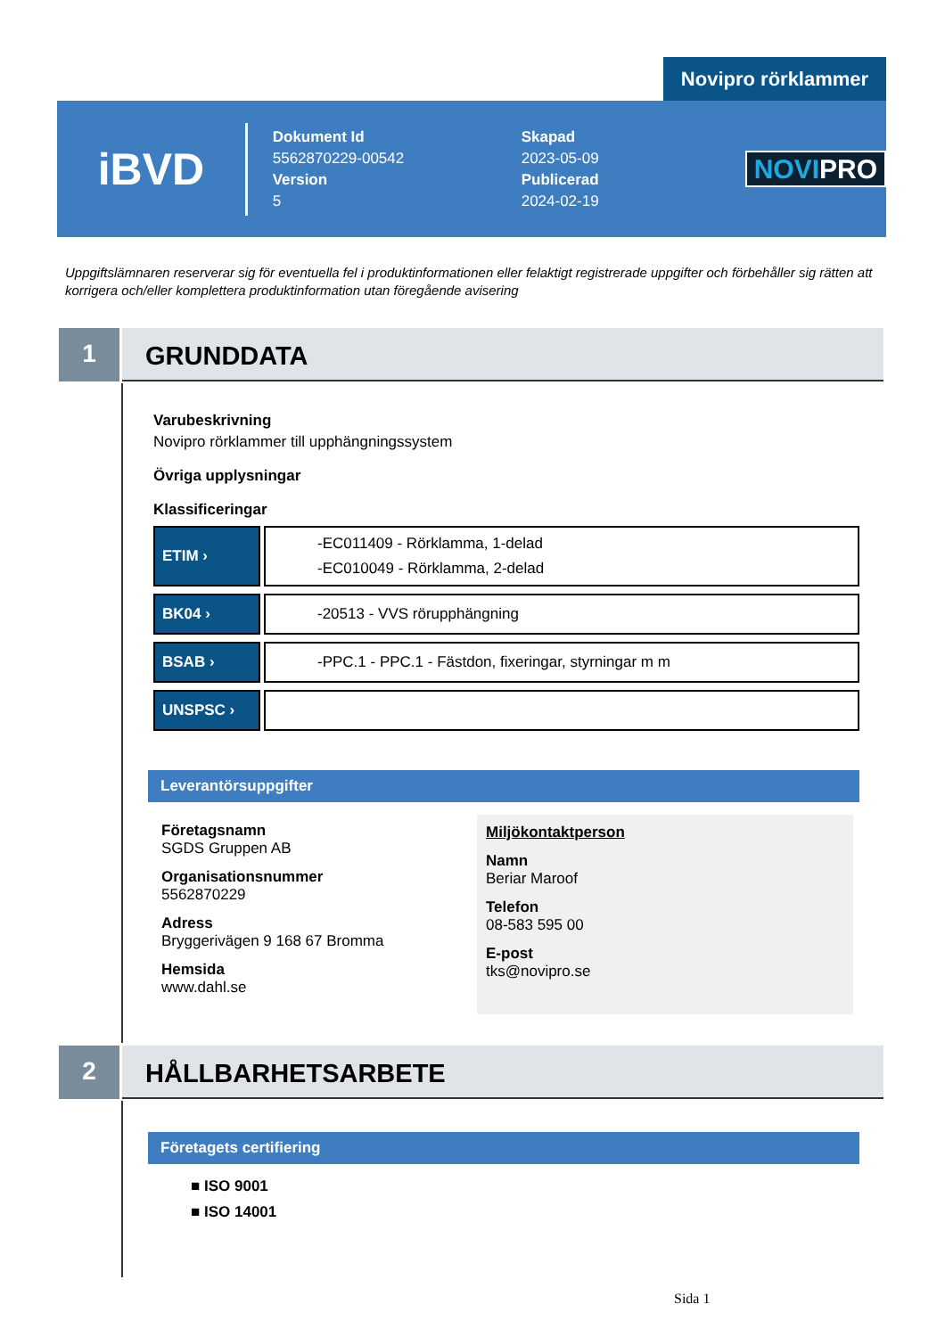Novipro rörklammer
iBVD
Dokument Id
5562870229-00542
Version
5
Skapad
2023-05-09
Publicerad
2024-02-19
NOVIPRO
Uppgiftslämnaren reserverar sig för eventuella fel i produktinformationen eller felaktigt registrerade uppgifter och förbehåller sig rätten att korrigera och/eller komplettera produktinformation utan föregående avisering
1
GRUNDDATA
Varubeskrivning
Novipro rörklammer till upphängningssystem
Övriga upplysningar
Klassificeringar
| ETIM › | -EC011409 - Rörklamma, 1-delad -EC010049 - Rörklamma, 2-delad |
| BK04 › | -20513 - VVS rörupphängning |
| BSAB › | -PPC.1 - PPC.1 - Fästdon, fixeringar, styrningar m m |
| UNSPSC › | |
Leverantörsuppgifter
Företagsnamn
SGDS Gruppen AB
Organisationsnummer
5562870229
Adress
Bryggerivägen 9 168 67 Bromma
Hemsida
www.dahl.se
Miljökontaktperson
Namn
Beriar Maroof
Telefon
08-583 595 00
E-post
tks@novipro.se
2
HÅLLBARHETSARBETE
Företagets certifiering
■ ISO 9001
■ ISO 14001
Sida 1